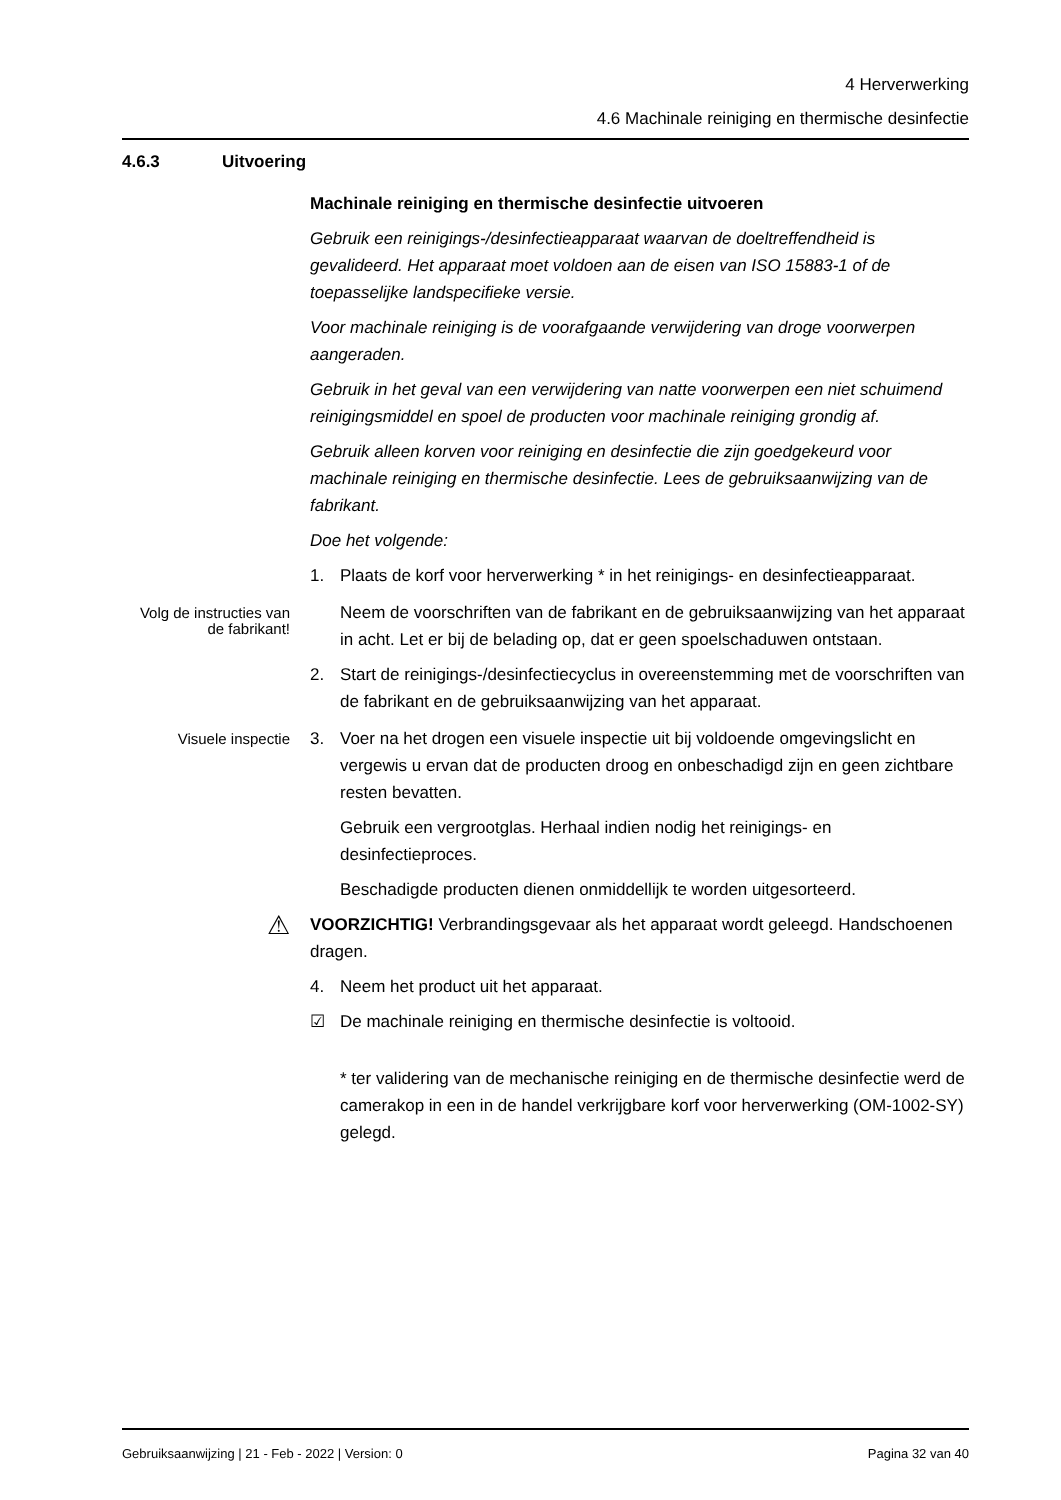4 Herverwerking
4.6 Machinale reiniging en thermische desinfectie
4.6.3 Uitvoering
Machinale reiniging en thermische desinfectie uitvoeren
Gebruik een reinigings-/desinfectieapparaat waarvan de doeltreffendheid is gevalideerd. Het apparaat moet voldoen aan de eisen van ISO 15883-1 of de toepasselijke landspecifieke versie.
Voor machinale reiniging is de voorafgaande verwijdering van droge voorwerpen aangeraden.
Gebruik in het geval van een verwijdering van natte voorwerpen een niet schuimend reinigingsmiddel en spoel de producten voor machinale reiniging grondig af.
Gebruik alleen korven voor reiniging en desinfectie die zijn goedgekeurd voor machinale reiniging en thermische desinfectie. Lees de gebruiksaanwijzing van de fabrikant.
Doe het volgende:
1. Plaats de korf voor herverwerking * in het reinigings- en desinfectieapparaat.
Volg de instructies van de fabrikant!
Neem de voorschriften van de fabrikant en de gebruiksaanwijzing van het apparaat in acht. Let er bij de belading op, dat er geen spoelschaduwen ontstaan.
2. Start de reinigings-/desinfectiecyclus in overeenstemming met de voorschriften van de fabrikant en de gebruiksaanwijzing van het apparaat.
Visuele inspectie
3. Voer na het drogen een visuele inspectie uit bij voldoende omgevingslicht en vergewis u ervan dat de producten droog en onbeschadigd zijn en geen zichtbare resten bevatten.
Gebruik een vergrootglas. Herhaal indien nodig het reinigings- en desinfectieproces.
Beschadigde producten dienen onmiddellijk te worden uitgesorteerd.
⚠
VOORZICHTIG! Verbrandingsgevaar als het apparaat wordt geleegd. Handschoenen dragen.
4. Neem het product uit het apparaat.
☑ De machinale reiniging en thermische desinfectie is voltooid.
* ter validering van de mechanische reiniging en de thermische desinfectie werd de camerakop in een in de handel verkrijgbare korf voor herverwerking (OM-1002-SY) gelegd.
Gebruiksaanwijzing | 21 - Feb - 2022 | Version: 0 Pagina 32 van 40